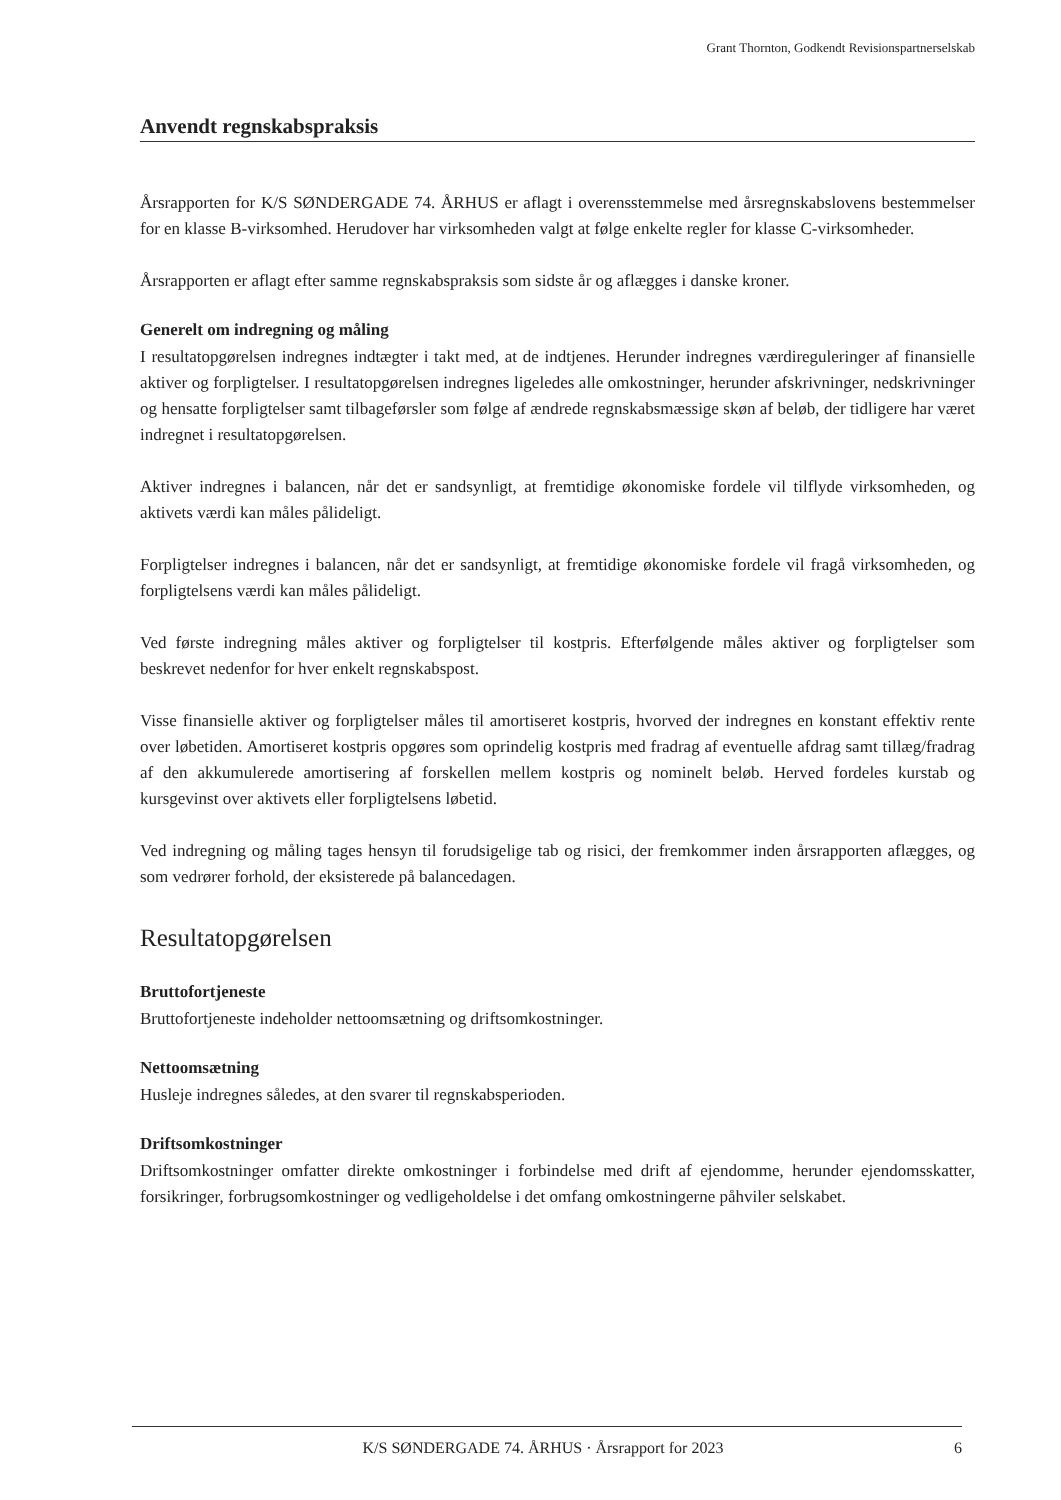Grant Thornton, Godkendt Revisionspartnerselskab
Anvendt regnskabspraksis
Årsrapporten for K/S SØNDERGADE 74. ÅRHUS er aflagt i overensstemmelse med årsregnskabslovens bestemmelser for en klasse B-virksomhed. Herudover har virksomheden valgt at følge enkelte regler for klasse C-virksomheder.
Årsrapporten er aflagt efter samme regnskabspraksis som sidste år og aflægges i danske kroner.
Generelt om indregning og måling
I resultatopgørelsen indregnes indtægter i takt med, at de indtjenes. Herunder indregnes værdireguleringer af finansielle aktiver og forpligtelser. I resultatopgørelsen indregnes ligeledes alle omkostninger, herunder afskrivninger, nedskrivninger og hensatte forpligtelser samt tilbageførsler som følge af ændrede regnskabsmæssige skøn af beløb, der tidligere har været indregnet i resultatopgørelsen.
Aktiver indregnes i balancen, når det er sandsynligt, at fremtidige økonomiske fordele vil tilflyde virksomheden, og aktivets værdi kan måles pålideligt.
Forpligtelser indregnes i balancen, når det er sandsynligt, at fremtidige økonomiske fordele vil fragå virksomheden, og forpligtelsens værdi kan måles pålideligt.
Ved første indregning måles aktiver og forpligtelser til kostpris. Efterfølgende måles aktiver og forpligtelser som beskrevet nedenfor for hver enkelt regnskabspost.
Visse finansielle aktiver og forpligtelser måles til amortiseret kostpris, hvorved der indregnes en konstant effektiv rente over løbetiden. Amortiseret kostpris opgøres som oprindelig kostpris med fradrag af eventuelle afdrag samt tillæg/fradrag af den akkumulerede amortisering af forskellen mellem kostpris og nominelt beløb. Herved fordeles kurstab og kursgevinst over aktivets eller forpligtelsens løbetid.
Ved indregning og måling tages hensyn til forudsigelige tab og risici, der fremkommer inden årsrapporten aflægges, og som vedrører forhold, der eksisterede på balancedagen.
Resultatopgørelsen
Bruttofortjeneste
Bruttofortjeneste indeholder nettoomsætning og driftsomkostninger.
Nettoomsætning
Husleje indregnes således, at den svarer til regnskabsperioden.
Driftsomkostninger
Driftsomkostninger omfatter direkte omkostninger i forbindelse med drift af ejendomme, herunder ejendomsskatter, forsikringer, forbrugsomkostninger og vedligeholdelse i det omfang omkostningerne påhviler selskabet.
K/S SØNDERGADE 74. ÅRHUS · Årsrapport for 2023 6